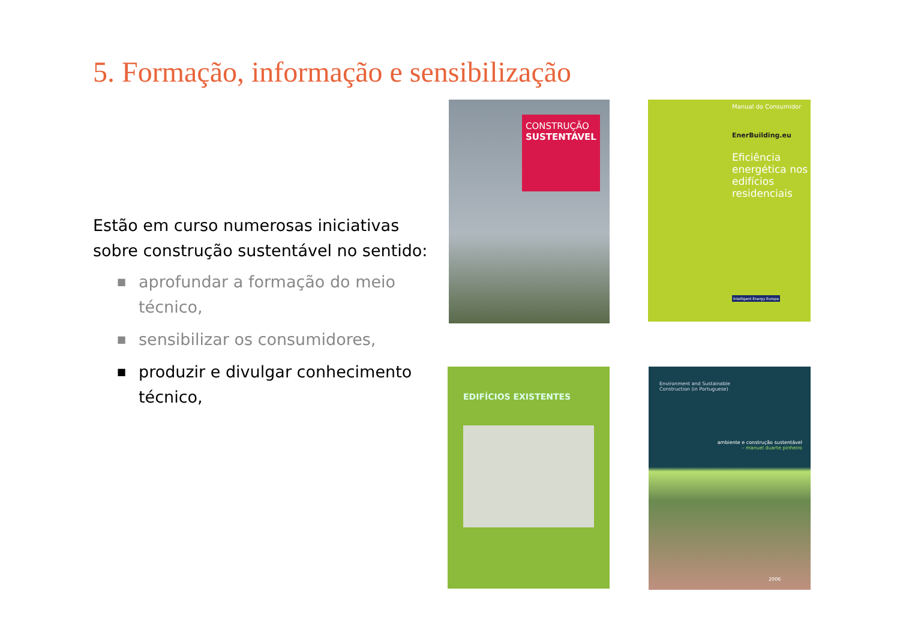5. Formação, informação e sensibilização
Estão em curso numerosas iniciativas sobre construção sustentável no sentido:
■ aprofundar a formação do meio técnico,
■ sensibilizar os consumidores,
■ produzir e divulgar conhecimento técnico,
CONSTRUÇÃO
SUSTENTÁVEL
Manual do Consumidor
EnerBuilding.eu
Eficiência energética nos edifícios residenciais
Intelligent Energy Europe
EDIFÍCIOS EXISTENTES
Environment and Sustainable
Construction (in Portuguese)
ambiente e construção sustentável
– manuel duarte pinheiro
2006